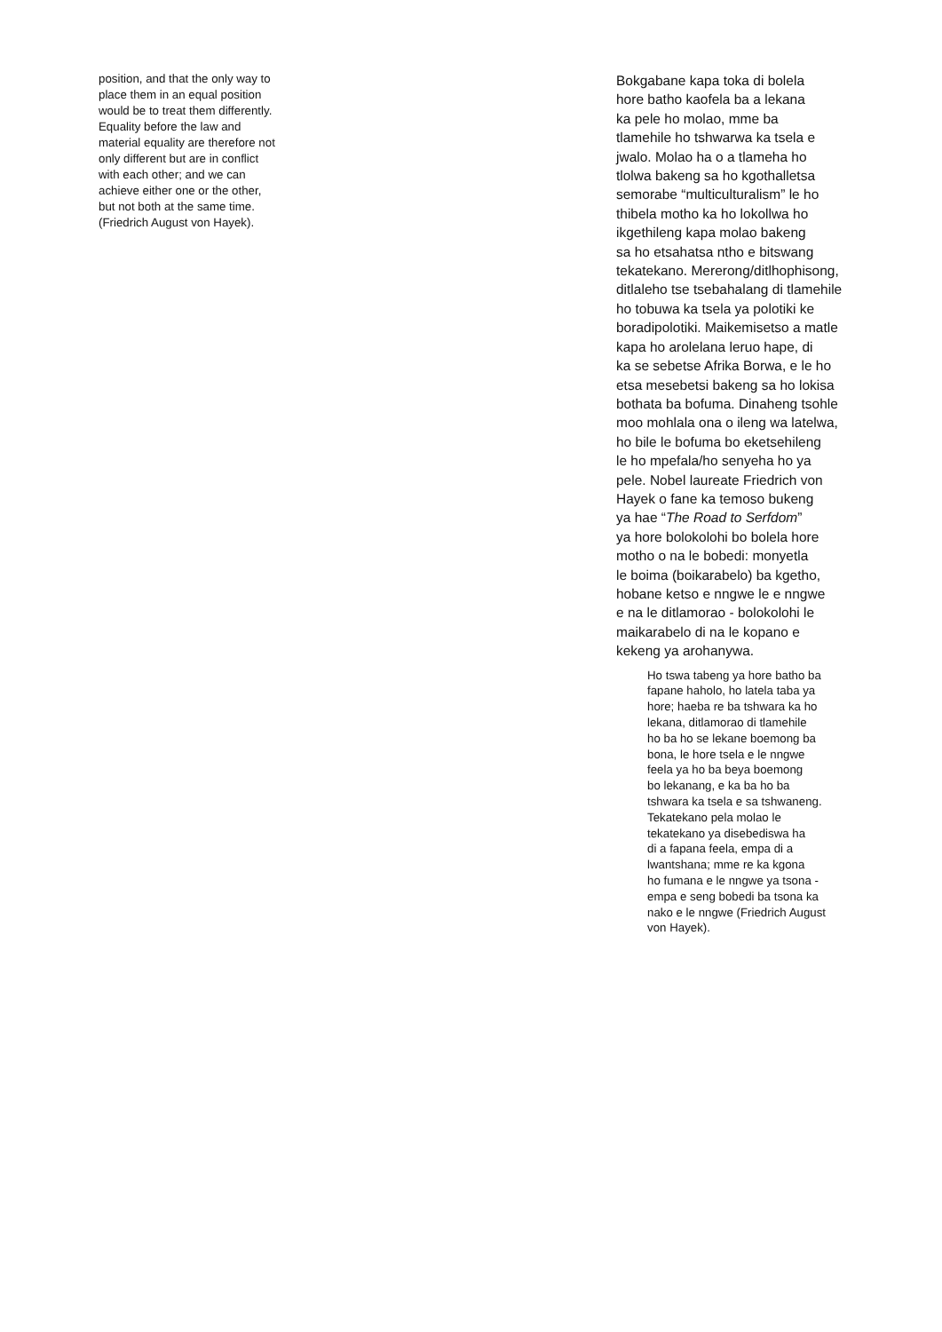position, and that the only way to
place them in an equal position
would be to treat them differently.
Equality before the law and
material equality are therefore not
only different but are in conflict
with each other; and we can
achieve either one or the other,
but not both at the same time.
(Friedrich August von Hayek).
Bokgabane kapa toka di bolela
hore batho kaofela ba a lekana
ka pele ho molao, mme ba
tlamehile ho tshwarwa ka tsela e
jwalo. Molao ha o a tlameha ho
tlolwa bakeng sa ho kgothalletsa
semorabe “multiculturalism” le ho
thibela motho ka ho lokollwa ho
ikgethileng kapa molao bakeng
sa ho etsahatsa ntho e bitswang
tekatekano. Mererong/ditlhophisong,
ditlaleho tse tsebahalang di tlamehile
ho tobuwa ka tsela ya polotiki ke
boradipolotiki. Maikemisetso a matle
kapa ho arolelana leruo hape, di
ka se sebetse Afrika Borwa, e le ho
etsa mesebetsi bakeng sa ho lokisa
bothata ba bofuma. Dinaheng tsohle
moo mohlala ona o ileng wa latelwa,
ho bile le bofuma bo eketsehileng
le ho mpefala/ho senyeha ho ya
pele. Nobel laureate Friedrich von
Hayek o fane ka temoso bukeng
ya hae “The Road to Serfdom”
ya hore bolokolohi bo bolela hore
motho o na le bobedi: monyetla
le boima (boikarabelo) ba kgetho,
hobane ketso e nngwe le e nngwe
e na le ditlamorao - bolokolohi le
maikarabelo di na le kopano e
kekeng ya arohanywa.
Ho tswa tabeng ya hore batho ba
fapane haholo, ho latela taba ya
hore; haeba re ba tshwara ka ho
lekana, ditlamorao di tlamehile
ho ba ho se lekane boemong ba
bona, le hore tsela e le nngwe
feela ya ho ba beya boemong
bo lekanang, e ka ba ho ba
tshwara ka tsela e sa tshwaneng.
Tekatekano pela molao le
tekatekano ya disebediswa ha
di a fapana feela, empa di a
lwantshana; mme re ka kgona
ho fumana e le nngwe ya tsona -
empa e seng bobedi ba tsona ka
nako e le nngwe (Friedrich August
von Hayek).